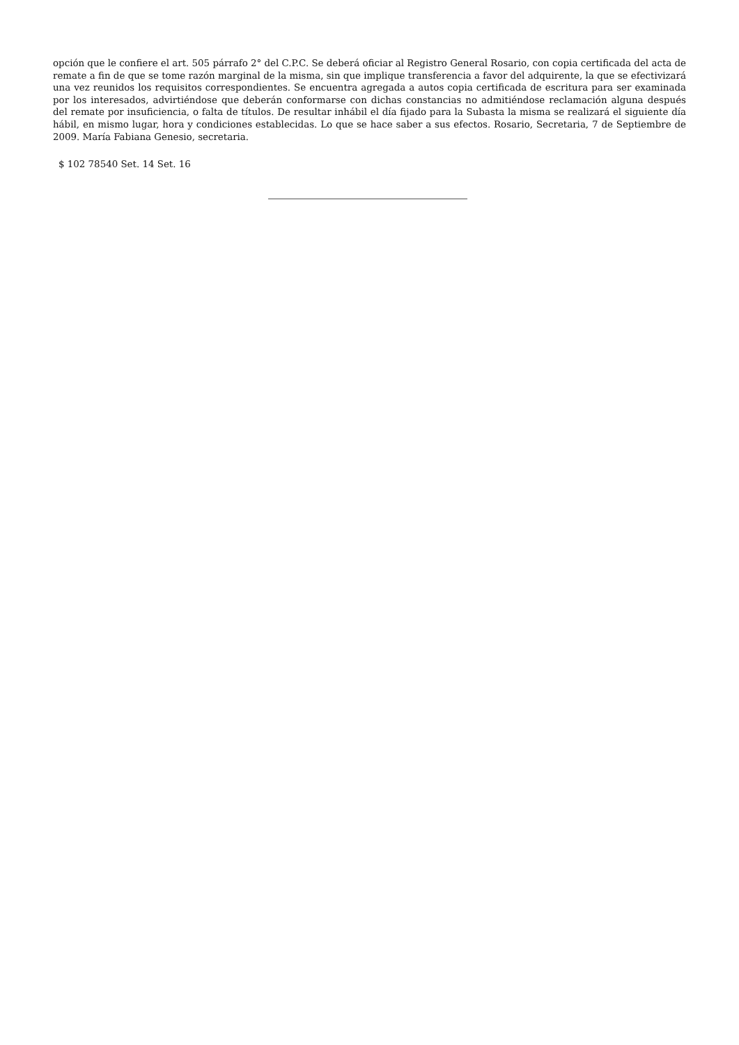opción que le confiere el art. 505 párrafo 2° del C.P.C. Se deberá oficiar al Registro General Rosario, con copia certificada del acta de remate a fin de que se tome razón marginal de la misma, sin que implique transferencia a favor del adquirente, la que se efectivizará una vez reunidos los requisitos correspondientes. Se encuentra agregada a autos copia certificada de escritura para ser examinada por los interesados, advirtiéndose que deberán conformarse con dichas constancias no admitiéndose reclamación alguna después del remate por insuficiencia, o falta de títulos. De resultar inhábil el día fijado para la Subasta la misma se realizará el siguiente día hábil, en mismo lugar, hora y condiciones establecidas. Lo que se hace saber a sus efectos. Rosario, Secretaria, 7 de Septiembre de 2009. María Fabiana Genesio, secretaria.
$ 102 78540 Set. 14 Set. 16